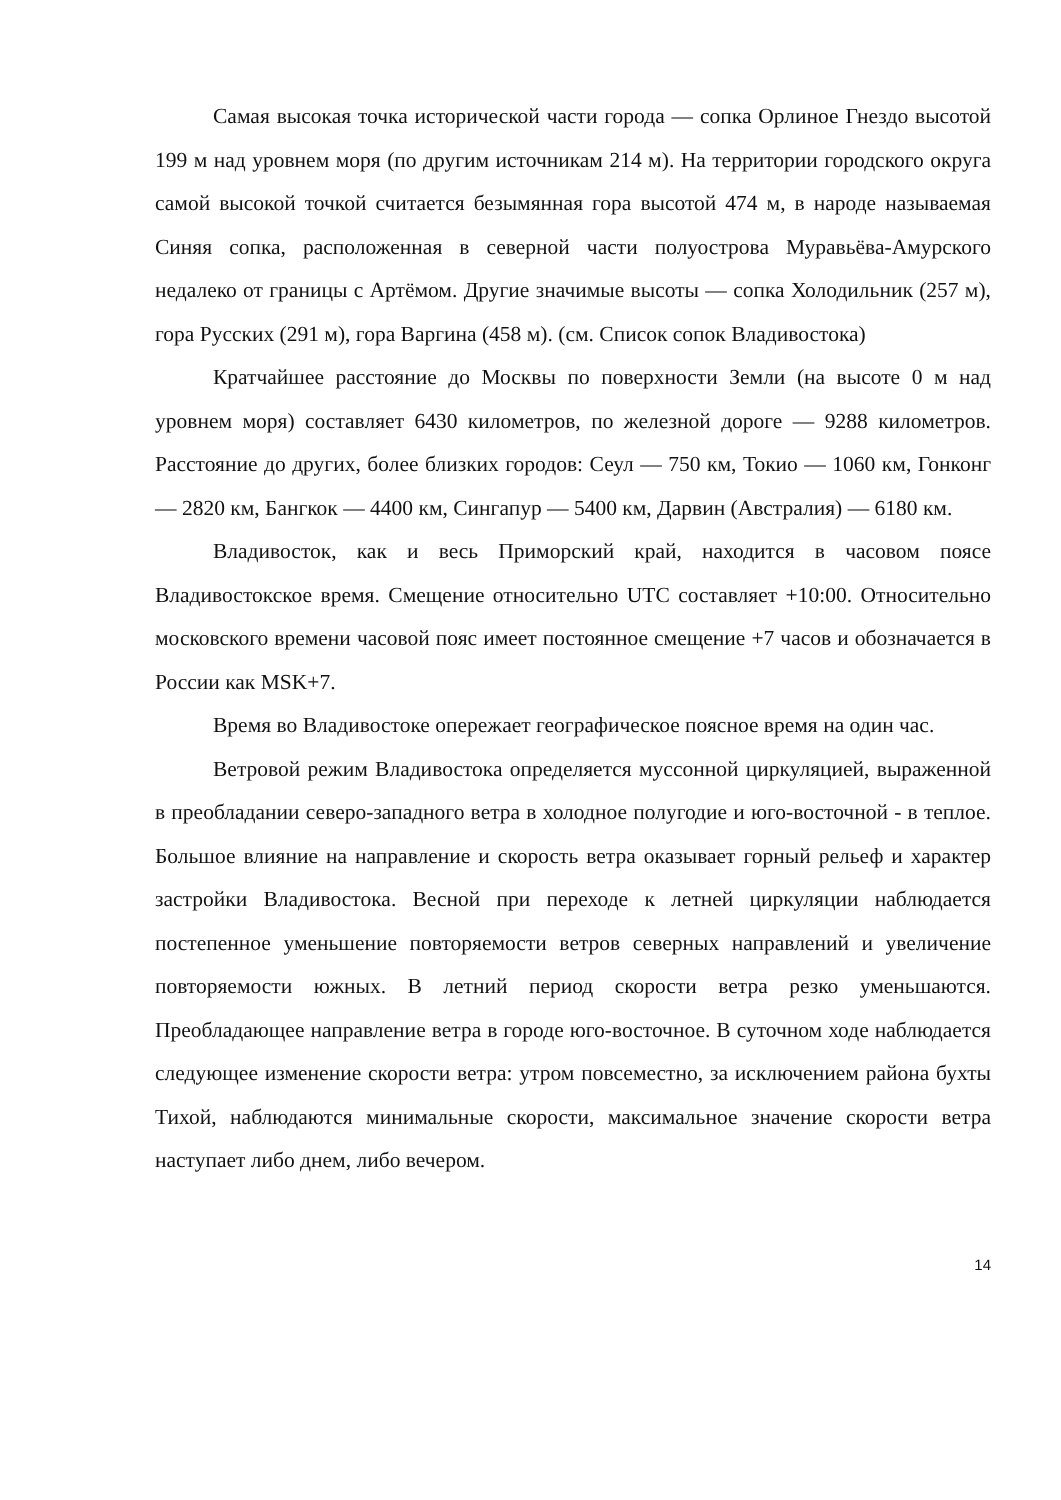Самая высокая точка исторической части города — сопка Орлиное Гнездо высотой 199 м над уровнем моря (по другим источникам 214 м). На территории городского округа самой высокой точкой считается безымянная гора высотой 474 м, в народе называемая Синяя сопка, расположенная в северной части полуострова Муравьёва-Амурского недалеко от границы с Артёмом. Другие значимые высоты — сопка Холодильник (257 м), гора Русских (291 м), гора Варгина (458 м). (см. Список сопок Владивостока)
Кратчайшее расстояние до Москвы по поверхности Земли (на высоте 0 м над уровнем моря) составляет 6430 километров, по железной дороге — 9288 километров. Расстояние до других, более близких городов: Сеул — 750 км, Токио — 1060 км, Гонконг — 2820 км, Бангкок — 4400 км, Сингапур — 5400 км, Дарвин (Австралия) — 6180 км.
Владивосток, как и весь Приморский край, находится в часовом поясе Владивостокское время. Смещение относительно UTC составляет +10:00. Относительно московского времени часовой пояс имеет постоянное смещение +7 часов и обозначается в России как MSK+7.
Время во Владивостоке опережает географическое поясное время на один час.
Ветровой режим Владивостока определяется муссонной циркуляцией, выраженной в преобладании северо-западного ветра в холодное полугодие и юго-восточной - в теплое. Большое влияние на направление и скорость ветра оказывает горный рельеф и характер застройки Владивостока. Весной при переходе к летней циркуляции наблюдается постепенное уменьшение повторяемости ветров северных направлений и увеличение повторяемости южных. В летний период скорости ветра резко уменьшаются. Преобладающее направление ветра в городе юго-восточное. В суточном ходе наблюдается следующее изменение скорости ветра: утром повсеместно, за исключением района бухты Тихой, наблюдаются минимальные скорости, максимальное значение скорости ветра наступает либо днем, либо вечером.
14